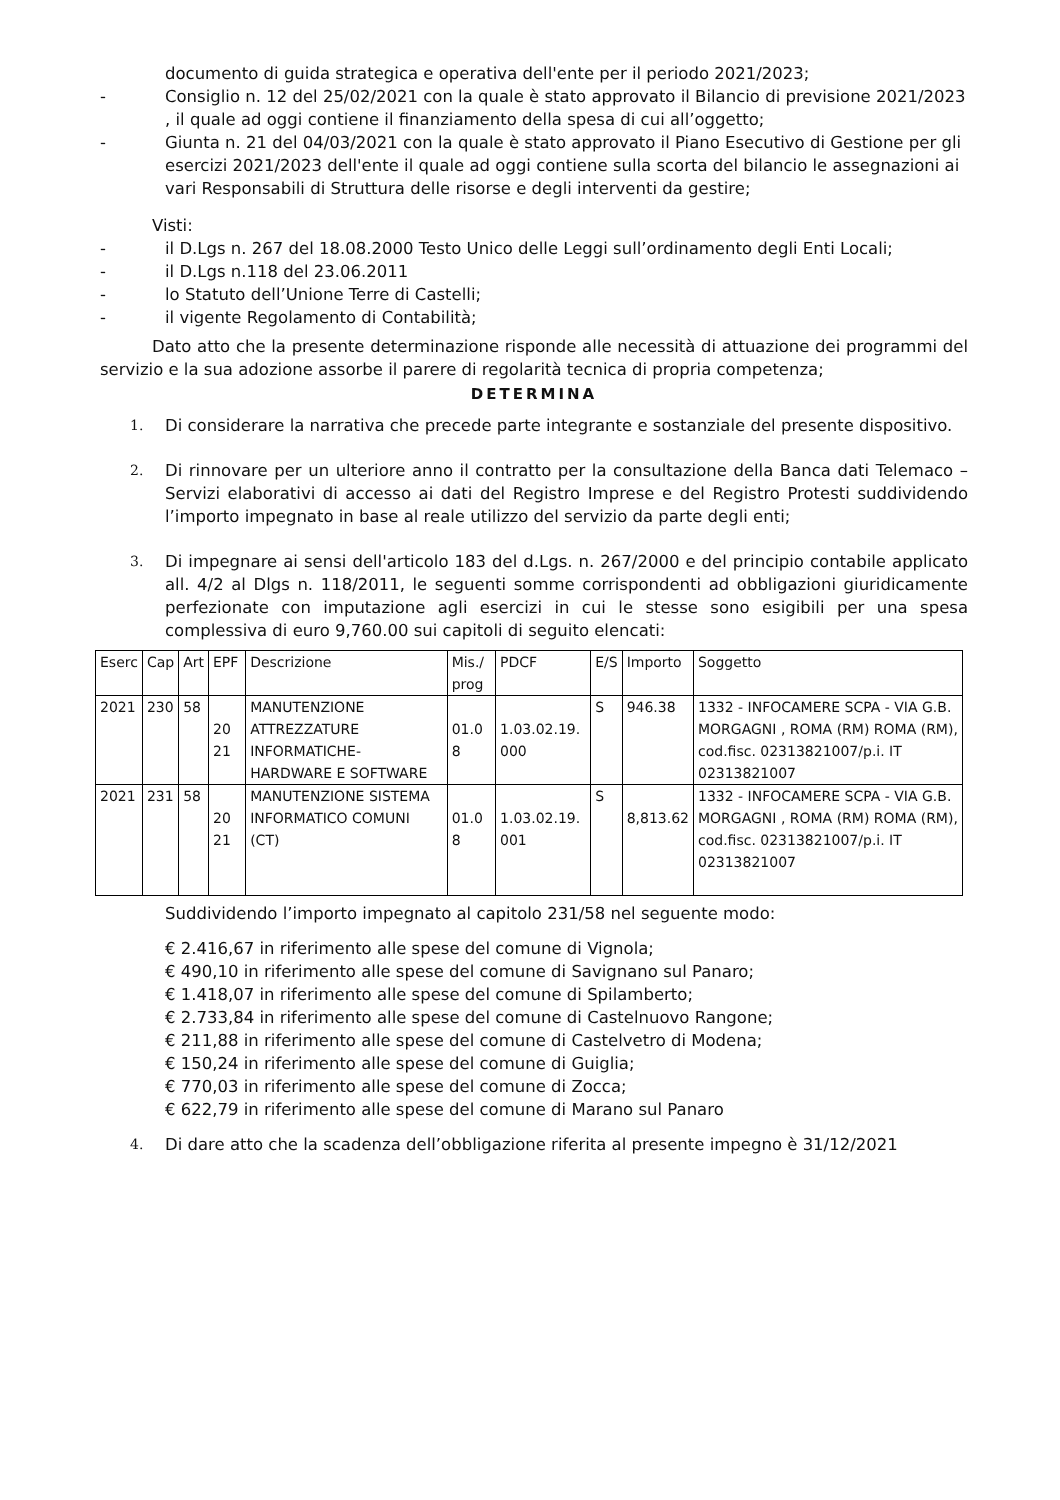documento di guida strategica e operativa dell'ente per il periodo 2021/2023;
- Consiglio n. 12 del 25/02/2021 con la quale è stato approvato il Bilancio di previsione 2021/2023 , il quale ad oggi contiene il finanziamento della spesa di cui all’oggetto;
- Giunta n. 21 del 04/03/2021 con la quale è stato approvato il Piano Esecutivo di Gestione per gli esercizi 2021/2023 dell'ente il quale ad oggi contiene sulla scorta del bilancio le assegnazioni ai vari Responsabili di Struttura delle risorse e degli interventi da gestire;
Visti:
- il D.Lgs n. 267 del 18.08.2000 Testo Unico delle Leggi sull’ordinamento degli Enti Locali;
- il D.Lgs n.118 del 23.06.2011
- lo Statuto dell’Unione Terre di Castelli;
- il vigente Regolamento di Contabilità;
Dato atto che la presente determinazione risponde alle necessità di attuazione dei programmi del servizio e la sua adozione assorbe il parere di regolarità tecnica di propria competenza;
DETERMINA
1. Di considerare la narrativa che precede parte integrante e sostanziale del presente dispositivo.
2. Di rinnovare per un ulteriore anno il contratto per la consultazione della Banca dati Telemaco – Servizi elaborativi di accesso ai dati del Registro Imprese e del Registro Protesti suddividendo l’importo impegnato in base al reale utilizzo del servizio da parte degli enti;
3. Di impegnare ai sensi dell'articolo 183 del d.Lgs. n. 267/2000 e del principio contabile applicato all. 4/2 al Dlgs n. 118/2011, le seguenti somme corrispondenti ad obbligazioni giuridicamente perfezionate con imputazione agli esercizi in cui le stesse sono esigibili per una spesa complessiva di euro 9,760.00 sui capitoli di seguito elencati:
| Eserc | Cap | Art | EPF | Descrizione | Mis./ prog | PDCF | E/S | Importo | Soggetto |
| --- | --- | --- | --- | --- | --- | --- | --- | --- | --- |
| 2021 | 230 | 58 | 20 21 | MANUTENZIONE ATTREZZATURE INFORMATICHE-HARDWARE E SOFTWARE | 01.0 8 | 1.03.02.19. 000 | S | 946.38 | 1332 - INFOCAMERE SCPA - VIA G.B. MORGAGNI , ROMA (RM) ROMA (RM), cod.fisc. 02313821007/p.i. IT 02313821007 |
| 2021 | 231 | 58 | 20 21 | MANUTENZIONE SISTEMA INFORMATICO COMUNI (CT) | 01.0 8 | 1.03.02.19. 001 | S | 8,813.62 | 1332 - INFOCAMERE SCPA - VIA G.B. MORGAGNI , ROMA (RM) ROMA (RM), cod.fisc. 02313821007/p.i. IT 02313821007 |
Suddividendo l’importo impegnato al capitolo 231/58 nel seguente modo:
€ 2.416,67 in riferimento alle spese del comune di Vignola;
€ 490,10 in riferimento alle spese del comune di Savignano sul Panaro;
€ 1.418,07 in riferimento alle spese del comune di Spilamberto;
€ 2.733,84 in riferimento alle spese del comune di Castelnuovo Rangone;
€ 211,88 in riferimento alle spese del comune di Castelvetro di Modena;
€ 150,24 in riferimento alle spese del comune di Guiglia;
€ 770,03 in riferimento alle spese del comune di Zocca;
€ 622,79 in riferimento alle spese del comune di Marano sul Panaro
4. Di dare atto che la scadenza dell’obbligazione riferita al presente impegno è 31/12/2021